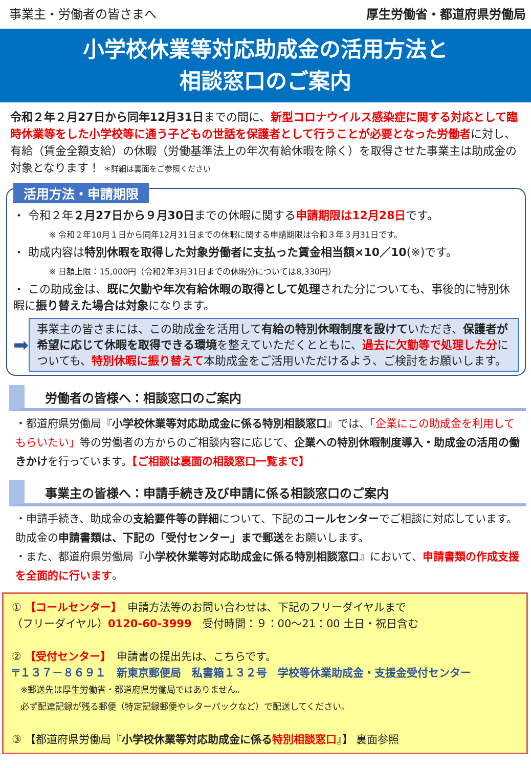事業主・労働者の皆さまへ 厚生労働省・都道府県労働局
小学校休業等対応助成金の活用方法と
相談窓口のご案内
令和２年２月27日から同年12月31日までの間に、新型コロナウイルス感染症に関する対応として臨時休業等をした小学校等に通う子どもの世話を保護者として行うことが必要となった労働者に対し、有給（賃金全額支給）の休暇（労働基準法上の年次有給休暇を除く）を取得させた事業主は助成金の対象となります！ ＊詳細は裏面をご参照ください
活用方法・申請期限
・ 令和２年２月27日から９月30日までの休暇に関する申請期限は12月28日です。
※ 令和２年10月１日から同年12月31日までの休暇に関する申請期限は令和３年３月31日です。
・ 助成内容は特別休暇を取得した対象労働者に支払った賃金相当額×10／10(※)です。
※ 日額上限：15,000円（令和2年3月31日までの休暇分については8,330円）
・ この助成金は、既に欠勤や年次有給休暇の取得として処理された分についても、事後的に特別休暇に振り替えた場合は対象になります。
➡
事業主の皆さまには、この助成金を活用して有給の特別休暇制度を設けていただき、保護者が希望に応じて休暇を取得できる環境を整えていただくとともに、過去に欠勤等で処理した分についても、特別休暇に振り替えて本助成金をご活用いただけるよう、ご検討をお願いします。
労働者の皆様へ：相談窓口のご案内
・都道府県労働局『小学校休業等対応助成金に係る特別相談窓口』では、「企業にこの助成金を利用してもらいたい」等の労働者の方からのご相談内容に応じて、企業への特別休暇制度導入・助成金の活用の働きかけを行っています。【ご相談は裏面の相談窓口一覧まで】
事業主の皆様へ：申請手続き及び申請に係る相談窓口のご案内
・申請手続き、助成金の支給要件等の詳細について、下記のコールセンターでご相談に対応しています。助成金の申請書類は、下記の「受付センター」まで郵送をお願いします。
・また、都道府県労働局『小学校休業等対応助成金に係る特別相談窓口』において、申請書類の作成支援を全面的に行います。
① 【コールセンター】　申請方法等のお問い合わせは、下記のフリーダイヤルまで
（フリーダイヤル）0120-60-3999　受付時間：９：00～21：00 土日・祝日含む
② 【受付センター】　申請書の提出先は、こちらです。
〒１３７－８６９１　新東京郵便局　私書箱１３２号　学校等休業助成金・支援金受付センター
　※郵送先は厚生労働省・都道府県労働局ではありません。
　必ず配達記録が残る郵便（特定記録郵便やレターパックなど）で配送してください。
③ 【都道府県労働局『小学校休業等対応助成金に係る 特別相談窓口』】 裏面参照